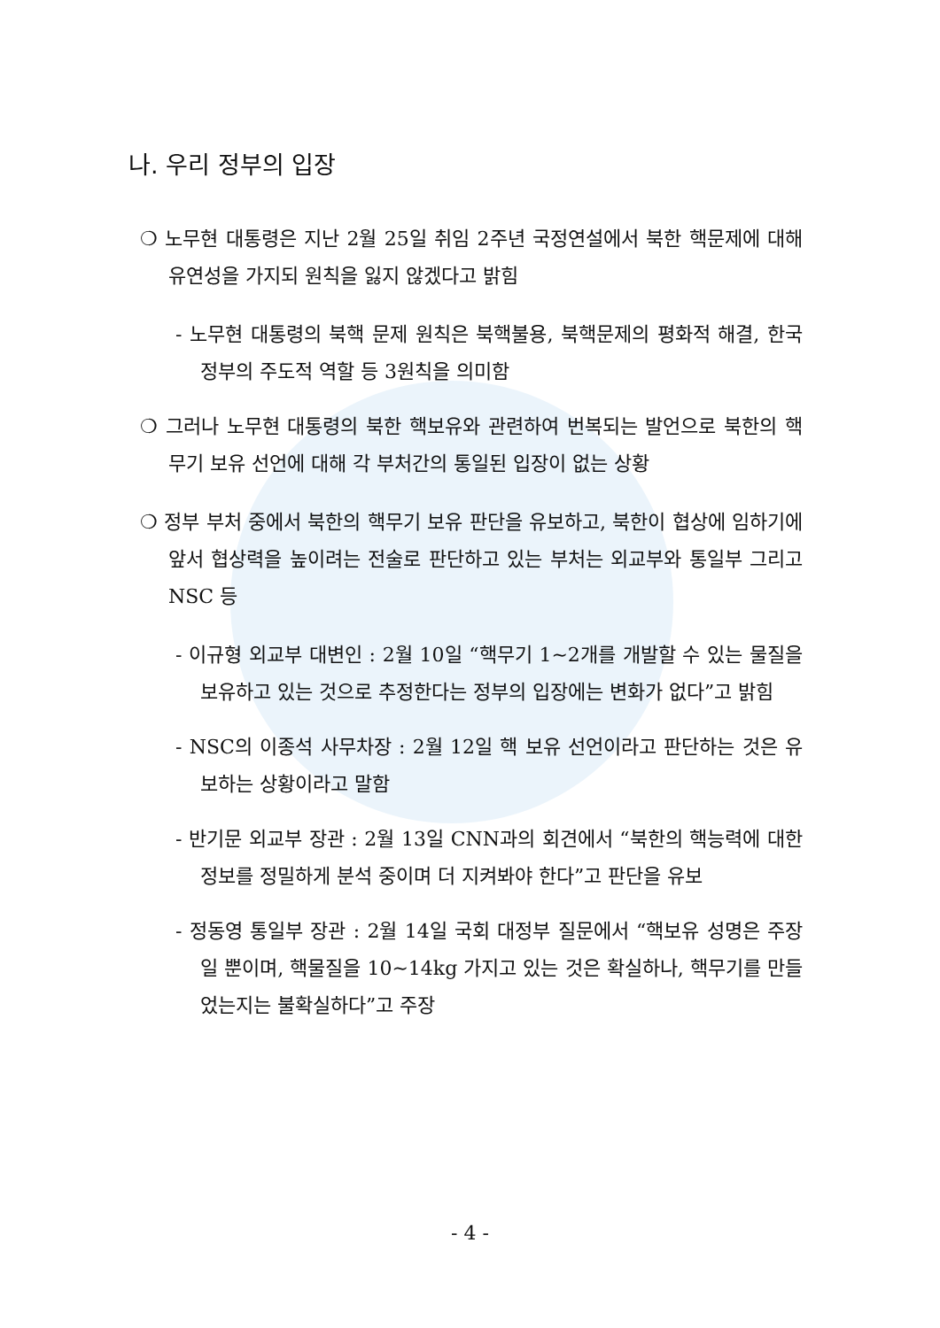나. 우리 정부의 입장
❍ 노무현 대통령은 지난 2월 25일 취임 2주년 국정연설에서 북한 핵문제에 대해 유연성을 가지되 원칙을 잃지 않겠다고 밝힘
- 노무현 대통령의 북핵 문제 원칙은 북핵불용, 북핵문제의 평화적 해결, 한국 정부의 주도적 역할 등 3원칙을 의미함
❍ 그러나 노무현 대통령의 북한 핵보유와 관련하여 번복되는 발언으로 북한의 핵무기 보유 선언에 대해 각 부처간의 통일된 입장이 없는 상황
❍ 정부 부처 중에서 북한의 핵무기 보유 판단을 유보하고, 북한이 협상에 임하기에 앞서 협상력을 높이려는 전술로 판단하고 있는 부처는 외교부와 통일부 그리고 NSC 등
- 이규형 외교부 대변인 : 2월 10일 “핵무기 1~2개를 개발할 수 있는 물질을 보유하고 있는 것으로 추정한다는 정부의 입장에는 변화가 없다”고 밝힘
- NSC의 이종석 사무차장 : 2월 12일 핵 보유 선언이라고 판단하는 것은 유보하는 상황이라고 말함
- 반기문 외교부 장관 : 2월 13일 CNN과의 회견에서 “북한의 핵능력에 대한 정보를 정밀하게 분석 중이며 더 지켜봐야 한다”고 판단을 유보
- 정동영 통일부 장관 : 2월 14일 국회 대정부 질문에서 “핵보유 성명은 주장일 뿐이며, 핵물질을 10~14kg 가지고 있는 것은 확실하나, 핵무기를 만들었는지는 불확실하다”고 주장
- 4 -